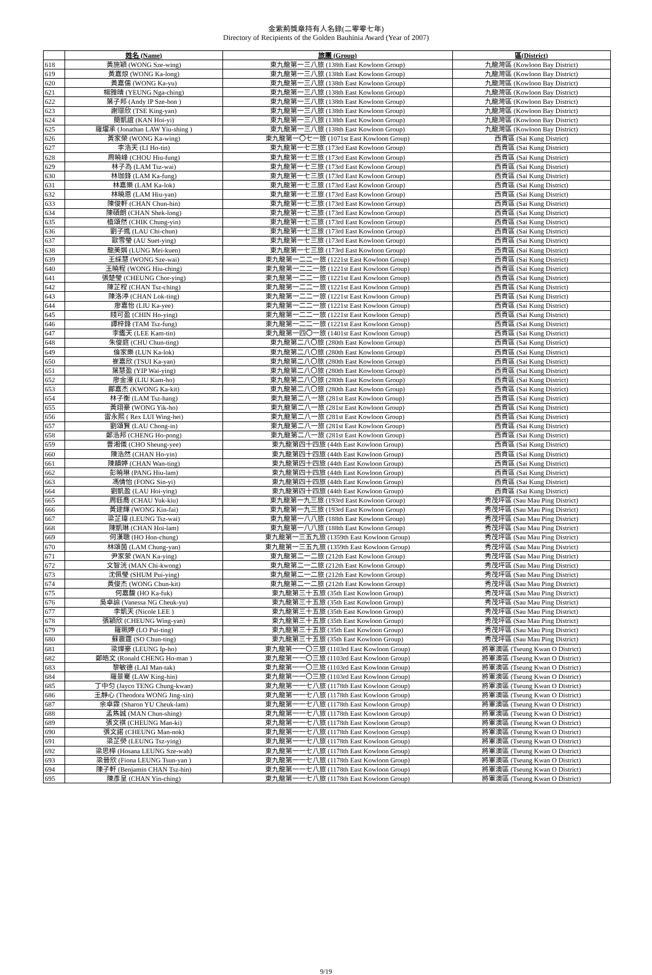金紫荊獎章持有人名錄(二零零七年)
Directory of Recipients of the Golden Bauhinia Award (Year of 2007)
| | 姓名 (Name) | 旅團 (Group) | 區(District) |
| --- | --- | --- | --- |
| 618 | 黃施穎 (WONG Sze-wing) | 東九龍第一三八旅 (138th East Kowloon Group) | 九龍灣區 (Kowloon Bay District) |
| 619 | 黃嘉烺 (WONG Ka-long) | 東九龍第一三八旅 (138th East Kowloon Group) | 九龍灣區 (Kowloon Bay District) |
| 620 | 黃嘉儒 (WONG Ka-yu) | 東九龍第一三八旅 (138th East Kowloon Group) | 九龍灣區 (Kowloon Bay District) |
| 621 | 楊雅晴 (YEUNG Nga-ching) | 東九龍第一三八旅 (138th East Kowloon Group) | 九龍灣區 (Kowloon Bay District) |
| 622 | 葉子邦 (Andy IP Sze-bon ) | 東九龍第一三八旅 (138th East Kowloon Group) | 九龍灣區 (Kowloon Bay District) |
| 623 | 謝璟欣 (TSE King-yan) | 東九龍第一三八旅 (138th East Kowloon Group) | 九龍灣區 (Kowloon Bay District) |
| 624 | 簡凱誼 (KAN Hoi-yi) | 東九龍第一三八旅 (138th East Kowloon Group) | 九龍灣區 (Kowloon Bay District) |
| 625 | 羅燿承 (Jonathan LAW Yiu-shing ) | 東九龍第一三八旅 (138th East Kowloon Group) | 九龍灣區 (Kowloon Bay District) |
| 626 | 黃家榮 (WONG Ka-wing) | 東九龍第一〇七一旅 (1071st East Kowloon Group) | 西貢區 (Sai Kung District) |
| 627 | 李浩天 (LI Ho-tin) | 東九龍第一七三旅 (173rd East Kowloon Group) | 西貢區 (Sai Kung District) |
| 628 | 周曉峰 (CHOU Hiu-fung) | 東九龍第一七三旅 (173rd East Kowloon Group) | 西貢區 (Sai Kung District) |
| 629 | 林子為 (LAM Tsz-wai) | 東九龍第一七三旅 (173rd East Kowloon Group) | 西貢區 (Sai Kung District) |
| 630 | 林珈鋒 (LAM Ka-fung) | 東九龍第一七三旅 (173rd East Kowloon Group) | 西貢區 (Sai Kung District) |
| 631 | 林嘉樂 (LAM Ka-lok) | 東九龍第一七三旅 (173rd East Kowloon Group) | 西貢區 (Sai Kung District) |
| 632 | 林曉恩 (LAM Hiu-yan) | 東九龍第一七三旅 (173rd East Kowloon Group) | 西貢區 (Sai Kung District) |
| 633 | 陳俊軒 (CHAN Chun-hin) | 東九龍第一七三旅 (173rd East Kowloon Group) | 西貢區 (Sai Kung District) |
| 634 | 陳碩朗 (CHAN Shek-long) | 東九龍第一七三旅 (173rd East Kowloon Group) | 西貢區 (Sai Kung District) |
| 635 | 植頌然 (CHIK Chung-yin) | 東九龍第一七三旅 (173rd East Kowloon Group) | 西貢區 (Sai Kung District) |
| 636 | 劉子進 (LAU Chi-chun) | 東九龍第一七三旅 (173rd East Kowloon Group) | 西貢區 (Sai Kung District) |
| 637 | 歐雪瑩 (AU Suet-ying) | 東九龍第一七三旅 (173rd East Kowloon Group) | 西貢區 (Sai Kung District) |
| 638 | 龍美娟 (LUNG Mei-kuen) | 東九龍第一七三旅 (173rd East Kowloon Group) | 西貢區 (Sai Kung District) |
| 639 | 王綵慧 (WONG Sze-wai) | 東九龍第一二二一旅 (1221st East Kowloon Group) | 西貢區 (Sai Kung District) |
| 640 | 王曉程 (WONG Hiu-ching) | 東九龍第一二二一旅 (1221st East Kowloon Group) | 西貢區 (Sai Kung District) |
| 641 | 張楚瑩 (CHEUNG Chor-ying) | 東九龍第一二二一旅 (1221st East Kowloon Group) | 西貢區 (Sai Kung District) |
| 642 | 陳芷程 (CHAN Tsz-ching) | 東九龍第一二二一旅 (1221st East Kowloon Group) | 西貢區 (Sai Kung District) |
| 643 | 陳洛渟 (CHAN Lok-ting) | 東九龍第一二二一旅 (1221st East Kowloon Group) | 西貢區 (Sai Kung District) |
| 644 | 廖嘉怡 (LIU Ka-yee) | 東九龍第一二二一旅 (1221st East Kowloon Group) | 西貢區 (Sai Kung District) |
| 645 | 錢可盈 (CHIN Ho-ying) | 東九龍第一二二一旅 (1221st East Kowloon Group) | 西貢區 (Sai Kung District) |
| 646 | 譚梓鋒 (TAM Tsz-fung) | 東九龍第一二二一旅 (1221st East Kowloon Group) | 西貢區 (Sai Kung District) |
| 647 | 李鑑天 (LEE Kam-tin) | 東九龍第一四〇一旅 (1401st East Kowloon Group) | 西貢區 (Sai Kung District) |
| 648 | 朱俊庭 (CHU Chun-ting) | 東九龍第二八〇旅 (280th East Kowloon Group) | 西貢區 (Sai Kung District) |
| 649 | 倫家樂 (LUN Ka-lok) | 東九龍第二八〇旅 (280th East Kowloon Group) | 西貢區 (Sai Kung District) |
| 650 | 崔嘉欣 (TSUI Ka-yan) | 東九龍第二八〇旅 (280th East Kowloon Group) | 西貢區 (Sai Kung District) |
| 651 | 葉慧盈 (YIP Wai-ying) | 東九龍第二八〇旅 (280th East Kowloon Group) | 西貢區 (Sai Kung District) |
| 652 | 廖金濠 (LIU Kam-ho) | 東九龍第二八〇旅 (280th East Kowloon Group) | 西貢區 (Sai Kung District) |
| 653 | 鄺嘉杰 (KWONG Ka-kit) | 東九龍第二八〇旅 (280th East Kowloon Group) | 西貢區 (Sai Kung District) |
| 654 | 林子衡 (LAM Tsz-hang) | 東九龍第二八一旅 (281st East Kowloon Group) | 西貢區 (Sai Kung District) |
| 655 | 黃翊豪 (WONG Yik-ho) | 東九龍第二八一旅 (281st East Kowloon Group) | 西貢區 (Sai Kung District) |
| 656 | 雷永熙 ( Rex LUI Wing-hei) | 東九龍第二八一旅 (281st East Kowloon Group) | 西貢區 (Sai Kung District) |
| 657 | 劉頌賢 (LAU Chong-in) | 東九龍第二八一旅 (281st East Kowloon Group) | 西貢區 (Sai Kung District) |
| 658 | 鄭浩邦 (CHENG Ho-pong) | 東九龍第二八一旅 (281st East Kowloon Group) | 西貢區 (Sai Kung District) |
| 659 | 曹湘儀 (CHO Sheung-yee) | 東九龍第四十四旅 (44th East Kowloon Group) | 西貢區 (Sai Kung District) |
| 660 | 陳浩然 (CHAN Ho-yin) | 東九龍第四十四旅 (44th East Kowloon Group) | 西貢區 (Sai Kung District) |
| 661 | 陳韻婷 (CHAN Wan-ting) | 東九龍第四十四旅 (44th East Kowloon Group) | 西貢區 (Sai Kung District) |
| 662 | 彭曉琳 (PANG Hiu-lam) | 東九龍第四十四旅 (44th East Kowloon Group) | 西貢區 (Sai Kung District) |
| 663 | 馮倩怡 (FONG Sin-yi) | 東九龍第四十四旅 (44th East Kowloon Group) | 西貢區 (Sai Kung District) |
| 664 | 劉凱盈 (LAU Hoi-ying) | 東九龍第四十四旅 (44th East Kowloon Group) | 西貢區 (Sai Kung District) |
| 665 | 周鈺喬 (CHAU Yuk-kiu) | 東九龍第一九三旅 (193rd East Kowloon Group) | 秀茂坪區 (Sau Mau Ping District) |
| 666 | 黃建輝 (WONG Kin-fai) | 東九龍第一九三旅 (193rd East Kowloon Group) | 秀茂坪區 (Sau Mau Ping District) |
| 667 | 梁芷瑋 (LEUNG Tsz-wai) | 東九龍第一八八旅 (188th East Kowloon Group) | 秀茂坪區 (Sau Mau Ping District) |
| 668 | 陳凱琳 (CHAN Hoi-lam) | 東九龍第一八八旅 (188th East Kowloon Group) | 秀茂坪區 (Sau Mau Ping District) |
| 669 | 何漢聰 (HO Hon-chung) | 東九龍第一三五九旅 (1359th East Kowloon Group) | 秀茂坪區 (Sau Mau Ping District) |
| 670 | 林頌茵 (LAM Chung-yan) | 東九龍第一三五九旅 (1359th East Kowloon Group) | 秀茂坪區 (Sau Mau Ping District) |
| 671 | 尹家縈 (WAN Ka-ying) | 東九龍第二一二旅 (212th East Kowloon Group) | 秀茂坪區 (Sau Mau Ping District) |
| 672 | 文智洸 (MAN Chi-kwong) | 東九龍第二一二旅 (212th East Kowloon Group) | 秀茂坪區 (Sau Mau Ping District) |
| 673 | 沈佩瑩 (SHUM Pui-ying) | 東九龍第二一二旅 (212th East Kowloon Group) | 秀茂坪區 (Sau Mau Ping District) |
| 674 | 黃俊杰 (WONG Chun-kit) | 東九龍第二一二旅 (212th East Kowloon Group) | 秀茂坪區 (Sau Mau Ping District) |
| 675 | 何嘉馥 (HO Ka-fuk) | 東九龍第三十五旅 (35th East Kowloon Group) | 秀茂坪區 (Sau Mau Ping District) |
| 676 | 吳卓諭 (Vanessa NG Cheuk-yu) | 東九龍第三十五旅 (35th East Kowloon Group) | 秀茂坪區 (Sau Mau Ping District) |
| 677 | 李凱天 (Nicole LEE ) | 東九龍第三十五旅 (35th East Kowloon Group) | 秀茂坪區 (Sau Mau Ping District) |
| 678 | 張穎欣 (CHEUNG Wing-yan) | 東九龍第三十五旅 (35th East Kowloon Group) | 秀茂坪區 (Sau Mau Ping District) |
| 679 | 羅珮婷 (LO Pui-ting) | 東九龍第三十五旅 (35th East Kowloon Group) | 秀茂坪區 (Sau Mau Ping District) |
| 680 | 蘇震霆 (SO Chun-ting) | 東九龍第三十五旅 (35th East Kowloon Group) | 秀茂坪區 (Sau Mau Ping District) |
| 681 | 梁燁豪 (LEUNG Ip-ho) | 東九龍第一一〇三旅 (1103rd East Kowloon Group) | 將軍澳區 (Tseung Kwan O District) |
| 682 | 鄭皓文 (Ronald CHENG Ho-man ) | 東九龍第一一〇三旅 (1103rd East Kowloon Group) | 將軍澳區 (Tseung Kwan O District) |
| 683 | 黎敏德 (LAI Man-tak) | 東九龍第一一〇三旅 (1103rd East Kowloon Group) | 將軍澳區 (Tseung Kwan O District) |
| 684 | 羅景騫 (LAW King-hin) | 東九龍第一一〇三旅 (1103rd East Kowloon Group) | 將軍澳區 (Tseung Kwan O District) |
| 685 | 丁中匀 (Jayco TENG Chung-kwan) | 東九龍第一一七八旅 (1178th East Kowloon Group) | 將軍澳區 (Tseung Kwan O District) |
| 686 | 王靜心 (Theodora WONG Jing-xin) | 東九龍第一一七八旅 (1178th East Kowloon Group) | 將軍澳區 (Tseung Kwan O District) |
| 687 | 余卓霖 (Sharon YU Cheuk-lam) | 東九龍第一一七八旅 (1178th East Kowloon Group) | 將軍澳區 (Tseung Kwan O District) |
| 688 | 孟雋誠 (MAN Chun-shing) | 東九龍第一一七八旅 (1178th East Kowloon Group) | 將軍澳區 (Tseung Kwan O District) |
| 689 | 張文祺 (CHEUNG Man-ki) | 東九龍第一一七八旅 (1178th East Kowloon Group) | 將軍澳區 (Tseung Kwan O District) |
| 690 | 張文諾 (CHEUNG Man-nok) | 東九龍第一一七八旅 (1178th East Kowloon Group) | 將軍澳區 (Tseung Kwan O District) |
| 691 | 梁芷熒 (LEUNG Tsz-ying) | 東九龍第一一七八旅 (1178th East Kowloon Group) | 將軍澳區 (Tseung Kwan O District) |
| 692 | 梁思樺 (Hosana LEUNG Sze-wah) | 東九龍第一一七八旅 (1178th East Kowloon Group) | 將軍澳區 (Tseung Kwan O District) |
| 693 | 梁晉欣 (Fiona LEUNG Tsun-yan ) | 東九龍第一一七八旅 (1178th East Kowloon Group) | 將軍澳區 (Tseung Kwan O District) |
| 694 | 陳子軒 (Benjamin CHAN Tsz-hin) | 東九龍第一一七八旅 (1178th East Kowloon Group) | 將軍澳區 (Tseung Kwan O District) |
| 695 | 陳彥呈 (CHAN Yin-ching) | 東九龍第一一七八旅 (1178th East Kowloon Group) | 將軍澳區 (Tseung Kwan O District) |
9/19